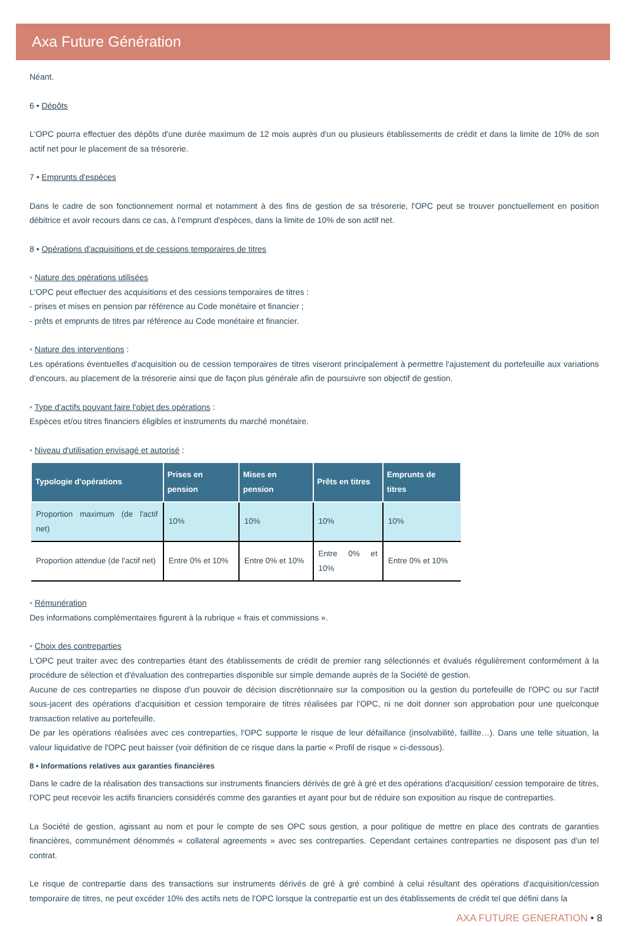Axa Future Génération
Néant.
6 • Dépôts
L'OPC pourra effectuer des dépôts d'une durée maximum de 12 mois auprès d'un ou plusieurs établissements de crédit et dans la limite de 10% de son actif net pour le placement de sa trésorerie.
7 • Emprunts d'espèces
Dans le cadre de son fonctionnement normal et notamment à des fins de gestion de sa trésorerie, l'OPC peut se trouver ponctuellement en position débitrice et avoir recours dans ce cas, à l'emprunt d'espèces, dans la limite de 10% de son actif net.
8 • Opérations d'acquisitions et de cessions temporaires de titres
• Nature des opérations utilisées
L'OPC peut effectuer des acquisitions et des cessions temporaires de titres :
- prises et mises en pension par référence au Code monétaire et financier ;
- prêts et emprunts de titres par référence au Code monétaire et financier.
• Nature des interventions :
Les opérations éventuelles d'acquisition ou de cession temporaires de titres viseront principalement à permettre l'ajustement du portefeuille aux variations d'encours, au placement de la trésorerie ainsi que de façon plus générale afin de poursuivre son objectif de gestion.
• Type d'actifs pouvant faire l'objet des opérations :
Espèces et/ou titres financiers éligibles et instruments du marché monétaire.
• Niveau d'utilisation envisagé et autorisé :
| Typologie d'opérations | Prises en pension | Mises en pension | Prêts en titres | Emprunts de titres |
| --- | --- | --- | --- | --- |
| Proportion maximum (de l'actif net) | 10% | 10% | 10% | 10% |
| Proportion attendue (de l'actif net) | Entre 0% et 10% | Entre 0% et 10% | Entre 0% et 10% | Entre 0% et 10% |
• Rémunération
Des informations complémentaires figurent à la rubrique « frais et commissions ».
• Choix des contreparties
L'OPC peut traiter avec des contreparties étant des établissements de crédit de premier rang sélectionnés et évalués régulièrement conformément à la procédure de sélection et d'évaluation des contreparties disponible sur simple demande auprès de la Société de gestion.
Aucune de ces contreparties ne dispose d'un pouvoir de décision discrétionnaire sur la composition ou la gestion du portefeuille de l'OPC ou sur l'actif sous-jacent des opérations d'acquisition et cession temporaire de titres réalisées par l'OPC, ni ne doit donner son approbation pour une quelconque transaction relative au portefeuille.
De par les opérations réalisées avec ces contreparties, l'OPC supporte le risque de leur défaillance (insolvabilité, faillite…). Dans une telle situation, la valeur liquidative de l'OPC peut baisser (voir définition de ce risque dans la partie « Profil de risque » ci-dessous).
8 • Informations relatives aux garanties financières
Dans le cadre de la réalisation des transactions sur instruments financiers dérivés de gré à gré et des opérations d'acquisition/ cession temporaire de titres, l'OPC peut recevoir les actifs financiers considérés comme des garanties et ayant pour but de réduire son exposition au risque de contreparties.
La Société de gestion, agissant au nom et pour le compte de ses OPC sous gestion, a pour politique de mettre en place des contrats de garanties financières, communément dénommés « collateral agreements » avec ses contreparties. Cependant certaines contreparties ne disposent pas d'un tel contrat.
Le risque de contrepartie dans des transactions sur instruments dérivés de gré à gré combiné à celui résultant des opérations d'acquisition/cession temporaire de titres, ne peut excéder 10% des actifs nets de l'OPC lorsque la contrepartie est un des établissements de crédit tel que défini dans la
AXA FUTURE GENERATION • 8